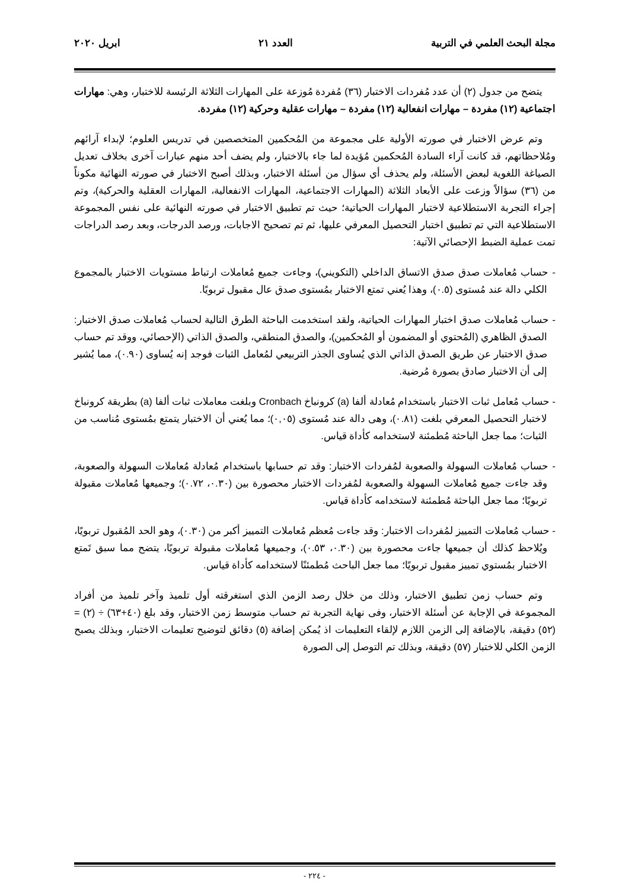مجلة البحث العلمي في التربية العدد ٢١ ابريل ٢٠٢٠
يتضح من جدول (٢) أن عدد مُفردات الاختبار (٣٦) مُفردة مُوزعة على المهارات الثلاثة الرئيسة للاختبار، وهي: مهارات اجتماعية (١٢) مفردة – مهارات انفعالية (١٢) مفردة – مهارات عقلية وحركية (١٢) مفردة.
وتم عرض الاختبار في صورته الأولية على مجموعة من المُحكمين المتخصصين في تدريس العلوم؛ لإبداء آرائهم ومُلاحظاتهم، قد كانت آراء السادة المُحكمين مُؤيدة لما جاء بالاختبار، ولم يضف أحد منهم عبارات آخرى بخلاف تعديل الصياغة اللغوية لبعض الأسئلة، ولم يحذف أي سؤال من أسئلة الاختبار، وبذلك أصبح الاختبار في صورته النهائية مكوناً من (٣٦) سؤالاً وزعت على الأبعاد الثلاثة (المهارات الاجتماعية، المهارات الانفعالية، المهارات العقلية والحركية)، وتم إجراء التجربة الاستطلاعية لاختبار المهارات الحياتية؛ حيث تم تطبيق الاختبار في صورته النهائية على نفس المجموعة الاستطلاعية التي تم تطبيق اختبار التحصيل المعرفي عليها، ثم تم تصحيح الاجابات، ورصد الدرجات، وبعد رصد الدراجات تمت عملية الضبط الإحصائي الآتية:
- حساب مُعاملات صدق صدق الاتساق الداخلي (التكويني)، وجاءت جميع مُعاملات ارتباط مستويات الاختبار بالمجموع الكلي دالة عند مُستوى (٠.٥)، وهذا يُعني تمتع الاختبار بمُستوى صدق عال مقبول تربويًا.
- حساب مُعاملات صدق اختبار المهارات الحياتية، ولقد استخدمت الباحثة الطرق التالية لحساب مُعاملات صدق الاختبار: الصدق الظاهري (المُحتوي أو المضمون أو المُحكمين)، والصدق المنطقي، والصدق الذاتي (الإحصائي، ووقد تم حساب صدق الاختبار عن طريق الصدق الذاتي الذي يُساوى الجذر التربيعي لمُعامل الثبات فوجد إنه يُساوى (٠.٩٠)، مما يُشير إلى أن الاختبار صادق بصورة مُرضية.
- حساب مُعامل ثبات الاختبار باستخدام مُعادلة ألفا (a) كرونباخ Cronbach وبلغت معاملات ثبات ألفا (a) بطريقة كرونباخ لاختبار التحصيل المعرفي بلغت (٠.٨١)، وهى دالة عند مُستوى (٠,٠٥)؛ مما يُعني أن الاختبار يتمتع بمُستوى مُناسب من الثبات؛ مما جعل الباحثة مُطمئنة لاستخدامه كأداة قياس.
- حساب مُعاملات السهولة والصعوبة لمُفردات الاختبار: وقد تم حسابها باستخدام مُعادلة مُعاملات السهولة والصعوبة، وقد جاءت جميع مُعاملات السهولة والصعوبة لمُفردات الاختبار محصورة بين (٠.٣٠، ٠.٧٢)؛ وجميعها مُعاملات مقبولة تربويًا؛ مما جعل الباحثة مُطمئنة لاستخدامه كأداة قياس.
- حساب مُعاملات التمييز لمُفردات الاختبار: وقد جاءت مُعظم مُعاملات التمييز أكبر من (٠.٣٠)، وهو الحد المُقبول تربويًا، ويُلاحظ كذلك أن جميعها جاءت محصورة بين (٠.٣٠، ٠.٥٣)، وجميعها مُعاملات مقبولة تربويًا، يتضح مما سبق تَمتع الاختبار بمُستوي تمييز مقبول تربويًا؛ مما جعل الباحث مُطمئنًا لاستخدامه كأداة قياس.
وتم حساب زمن تطبيق الاختبار، وذلك من خلال رصد الزمن الذي استغرقته أول تلميذ وآخر تلميذ من أفراد المجموعة في الإجابة عن أسئلة الاختبار، وفى نهاية التجربة تم حساب متوسط زمن الاختبار، وقد بلغ (٤٠+٦٣) ÷ (٢) = (٥٢) دقيقة، بالإضافة إلى الزمن اللازم لإلقاء التعليمات اذ يُمكن إضافة (٥) دقائق لتوضيح تعليمات الاختبار، وبذلك يصبح الزمن الكلي للاختبار (٥٧) دقيقة، وبذلك تم التوصل إلى الصورة
- ٢٢٤ -